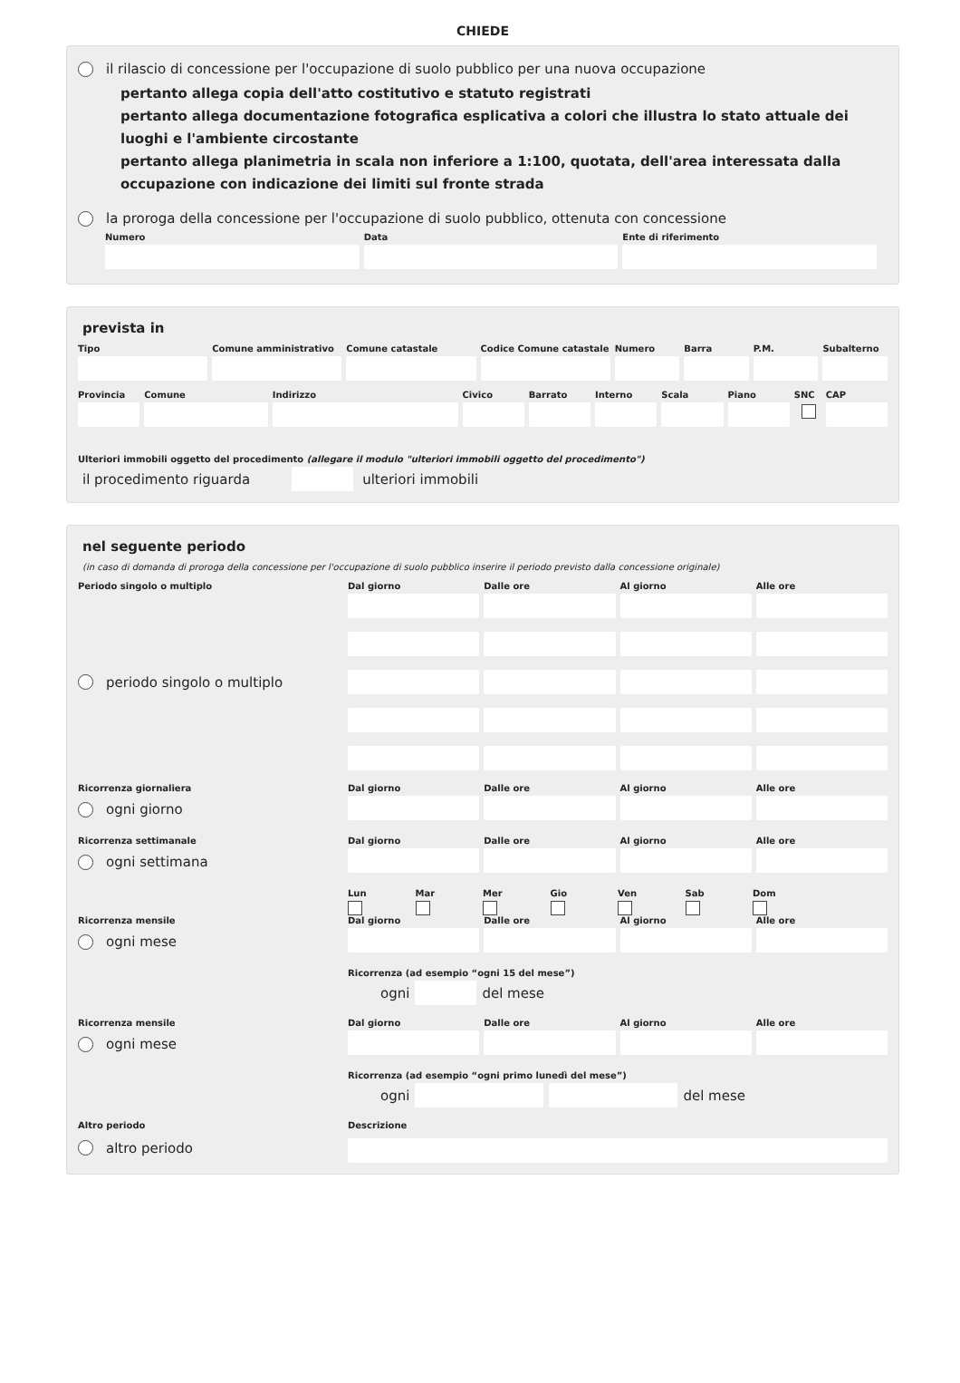CHIEDE
il rilascio di concessione per l'occupazione di suolo pubblico per una nuova occupazione
pertanto allega copia dell'atto costitutivo e statuto registrati
pertanto allega documentazione fotografica esplicativa a colori che illustra lo stato attuale dei luoghi e l'ambiente circostante
pertanto allega planimetria in scala non inferiore a 1:100, quotata, dell'area interessata dalla occupazione con indicazione dei limiti sul fronte strada
la proroga della concessione per l'occupazione di suolo pubblico, ottenuta con concessione
Numero Data Ente di riferimento
prevista in
Tipo Comune amministrativo Comune catastale Codice Comune catastale Numero Barra P.M. Subalterno
Provincia Comune Indirizzo Civico Barrato Interno Scala Piano SNC CAP
Ulteriori immobili oggetto del procedimento (allegare il modulo "ulteriori immobili oggetto del procedimento")
il procedimento riguarda ulteriori immobili
nel seguente periodo
(in caso di domanda di proroga della concessione per l'occupazione di suolo pubblico inserire il periodo previsto dalla concessione originale)
Periodo singolo o multiplo
Dal giorno Dalle ore Al giorno Alle ore
periodo singolo o multiplo
Ricorrenza giornaliera
Dal giorno Dalle ore Al giorno Alle ore
ogni giorno
Ricorrenza settimanale
Dal giorno Dalle ore Al giorno Alle ore
ogni settimana
Lun
Mar
Mer
Gio
Ven
Sab
Dom
Ricorrenza mensile
Dal giorno Dalle ore Al giorno Alle ore
ogni mese
Ricorrenza (ad esempio “ogni 15 del mese”)
ogni del mese
Ricorrenza mensile
Dal giorno Dalle ore Al giorno Alle ore
ogni mese
Ricorrenza (ad esempio “ogni primo lunedì del mese”)
ogni del mese
Altro periodo
Descrizione
altro periodo